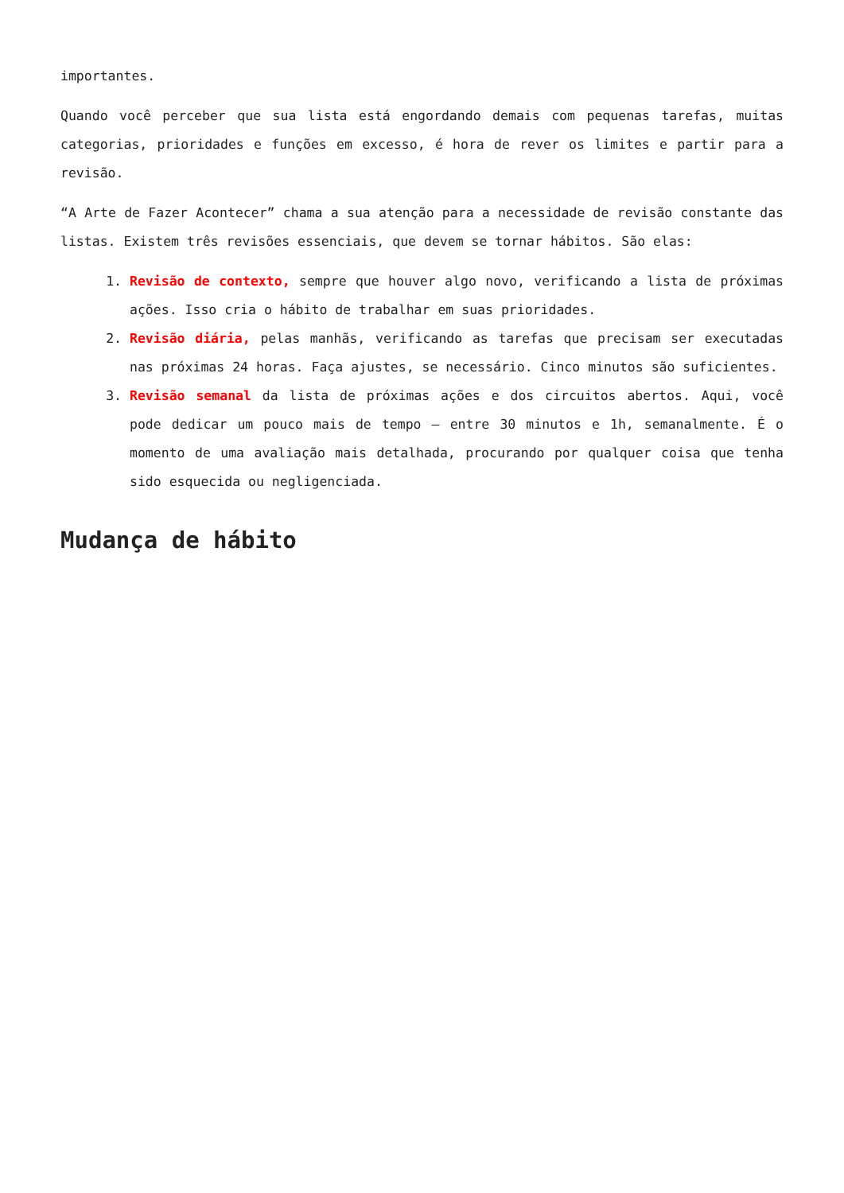importantes.
Quando você perceber que sua lista está engordando demais com pequenas tarefas, muitas categorias, prioridades e funções em excesso, é hora de rever os limites e partir para a revisão.
“A Arte de Fazer Acontecer” chama a sua atenção para a necessidade de revisão constante das listas. Existem três revisões essenciais, que devem se tornar hábitos. São elas:
1. Revisão de contexto, sempre que houver algo novo, verificando a lista de próximas ações. Isso cria o hábito de trabalhar em suas prioridades.
2. Revisão diária, pelas manhãs, verificando as tarefas que precisam ser executadas nas próximas 24 horas. Faça ajustes, se necessário. Cinco minutos são suficientes.
3. Revisão semanal da lista de próximas ações e dos circuitos abertos. Aqui, você pode dedicar um pouco mais de tempo – entre 30 minutos e 1h, semanalmente. É o momento de uma avaliação mais detalhada, procurando por qualquer coisa que tenha sido esquecida ou negligenciada.
Mudança de hábito